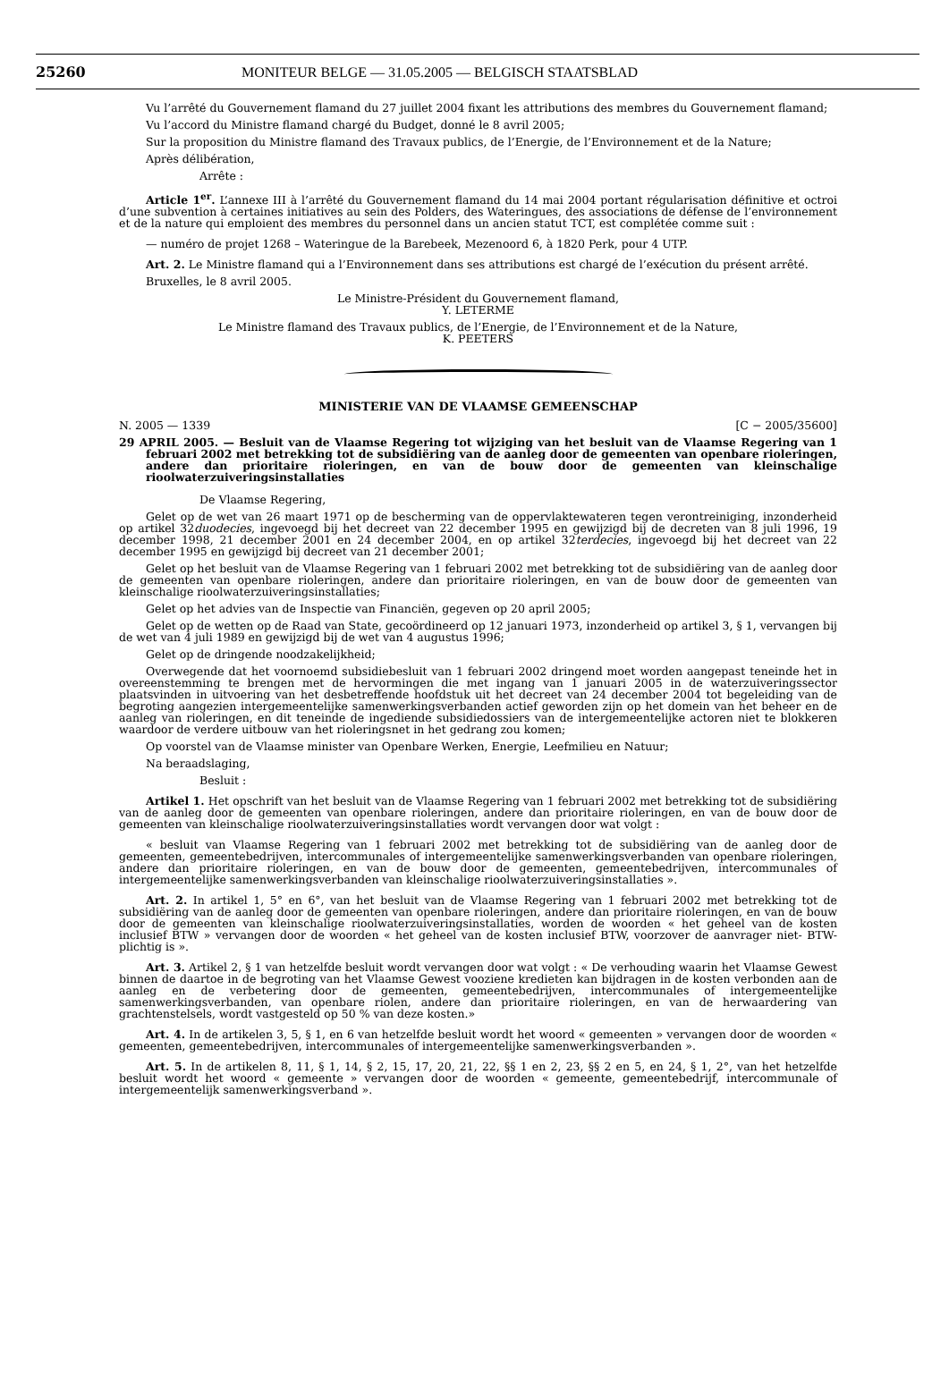25260 MONITEUR BELGE — 31.05.2005 — BELGISCH STAATSBLAD
Vu l’arrêté du Gouvernement flamand du 27 juillet 2004 fixant les attributions des membres du Gouvernement flamand;
Vu l’accord du Ministre flamand chargé du Budget, donné le 8 avril 2005;
Sur la proposition du Ministre flamand des Travaux publics, de l’Energie, de l’Environnement et de la Nature;
Après délibération,
Arrête :
Article 1<sup>er</sup>. L’annexe III à l’arrêté du Gouvernement flamand du 14 mai 2004 portant régularisation définitive et octroi d’une subvention à certaines initiatives au sein des Polders, des Wateringues, des associations de défense de l’environnement et de la nature qui emploient des membres du personnel dans un ancien statut TCT, est complétée comme suit :
— numéro de projet 1268 – Wateringue de la Barebeek, Mezenoord 6, à 1820 Perk, pour 4 UTP.
Art. 2. Le Ministre flamand qui a l’Environnement dans ses attributions est chargé de l’exécution du présent arrêté.
Bruxelles, le 8 avril 2005.
Le Ministre-Président du Gouvernement flamand,
Y. LETERME
Le Ministre flamand des Travaux publics, de l’Energie, de l’Environnement et de la Nature,
K. PEETERS
MINISTERIE VAN DE VLAAMSE GEMEENSCHAP
N. 2005 — 1339 [C − 2005/35600]
29 APRIL 2005. — Besluit van de Vlaamse Regering tot wijziging van het besluit van de Vlaamse Regering van 1 februari 2002 met betrekking tot de subsidiëring van de aanleg door de gemeenten van openbare rioleringen, andere dan prioritaire rioleringen, en van de bouw door de gemeenten van kleinschalige rioolwaterzuiveringsinstallaties
De Vlaamse Regering,
Gelet op de wet van 26 maart 1971 op de bescherming van de oppervlaktewateren tegen verontreiniging, inzonderheid op artikel 32duodecies, ingevoegd bij het decreet van 22 december 1995 en gewijzigd bij de decreten van 8 juli 1996, 19 december 1998, 21 december 2001 en 24 december 2004, en op artikel 32terdecies, ingevoegd bij het decreet van 22 december 1995 en gewijzigd bij decreet van 21 december 2001;
Gelet op het besluit van de Vlaamse Regering van 1 februari 2002 met betrekking tot de subsidiëring van de aanleg door de gemeenten van openbare rioleringen, andere dan prioritaire rioleringen, en van de bouw door de gemeenten van kleinschalige rioolwaterzuiveringsinstallaties;
Gelet op het advies van de Inspectie van Financiën, gegeven op 20 april 2005;
Gelet op de wetten op de Raad van State, gecoördineerd op 12 januari 1973, inzonderheid op artikel 3, § 1, vervangen bij de wet van 4 juli 1989 en gewijzigd bij de wet van 4 augustus 1996;
Gelet op de dringende noodzakelijkheid;
Overwegende dat het voornoemd subsidiebesluit van 1 februari 2002 dringend moet worden aangepast teneinde het in overeenstemming te brengen met de hervormingen die met ingang van 1 januari 2005 in de waterzuiveringssector plaatsvinden in uitvoering van het desbetreffende hoofdstuk uit het decreet van 24 december 2004 tot begeleiding van de begroting aangezien intergemeentelijke samenwerkingsverbanden actief geworden zijn op het domein van het beheer en de aanleg van rioleringen, en dit teneinde de ingediende subsidiedossiers van de intergemeentelijke actoren niet te blokkeren waardoor de verdere uitbouw van het rioleringsnet in het gedrang zou komen;
Op voorstel van de Vlaamse minister van Openbare Werken, Energie, Leefmilieu en Natuur;
Na beraadslaging,
Besluit :
Artikel 1. Het opschrift van het besluit van de Vlaamse Regering van 1 februari 2002 met betrekking tot de subsidiëring van de aanleg door de gemeenten van openbare rioleringen, andere dan prioritaire rioleringen, en van de bouw door de gemeenten van kleinschalige rioolwaterzuiveringsinstallaties wordt vervangen door wat volgt :
« besluit van Vlaamse Regering van 1 februari 2002 met betrekking tot de subsidiëring van de aanleg door de gemeenten, gemeentebedrijven, intercommunales of intergemeentelijke samenwerkingsverbanden van openbare rioleringen, andere dan prioritaire rioleringen, en van de bouw door de gemeenten, gemeentebedrijven, intercommunales of intergemeentelijke samenwerkingsverbanden van kleinschalige rioolwaterzuiveringsinstallaties ».
Art. 2. In artikel 1, 5° en 6°, van het besluit van de Vlaamse Regering van 1 februari 2002 met betrekking tot de subsidiëring van de aanleg door de gemeenten van openbare rioleringen, andere dan prioritaire rioleringen, en van de bouw door de gemeenten van kleinschalige rioolwaterzuiveringsinstallaties, worden de woorden « het geheel van de kosten inclusief BTW » vervangen door de woorden « het geheel van de kosten inclusief BTW, voorzover de aanvrager niet- BTW-plichtig is ».
Art. 3. Artikel 2, § 1 van hetzelfde besluit wordt vervangen door wat volgt : « De verhouding waarin het Vlaamse Gewest binnen de daartoe in de begroting van het Vlaamse Gewest vooziene kredieten kan bijdragen in de kosten verbonden aan de aanleg en de verbetering door de gemeenten, gemeentebedrijven, intercommunales of intergemeentelijke samenwerkingsverbanden, van openbare riolen, andere dan prioritaire rioleringen, en van de herwaardering van grachtenstelsels, wordt vastgesteld op 50 % van deze kosten.»
Art. 4. In de artikelen 3, 5, § 1, en 6 van hetzelfde besluit wordt het woord « gemeenten » vervangen door de woorden « gemeenten, gemeentebedrijven, intercommunales of intergemeentelijke samenwerkingsverbanden ».
Art. 5. In de artikelen 8, 11, § 1, 14, § 2, 15, 17, 20, 21, 22, §§ 1 en 2, 23, §§ 2 en 5, en 24, § 1, 2°, van het hetzelfde besluit wordt het woord « gemeente » vervangen door de woorden « gemeente, gemeentebedrijf, intercommunale of intergemeentelijk samenwerkingsverband ».